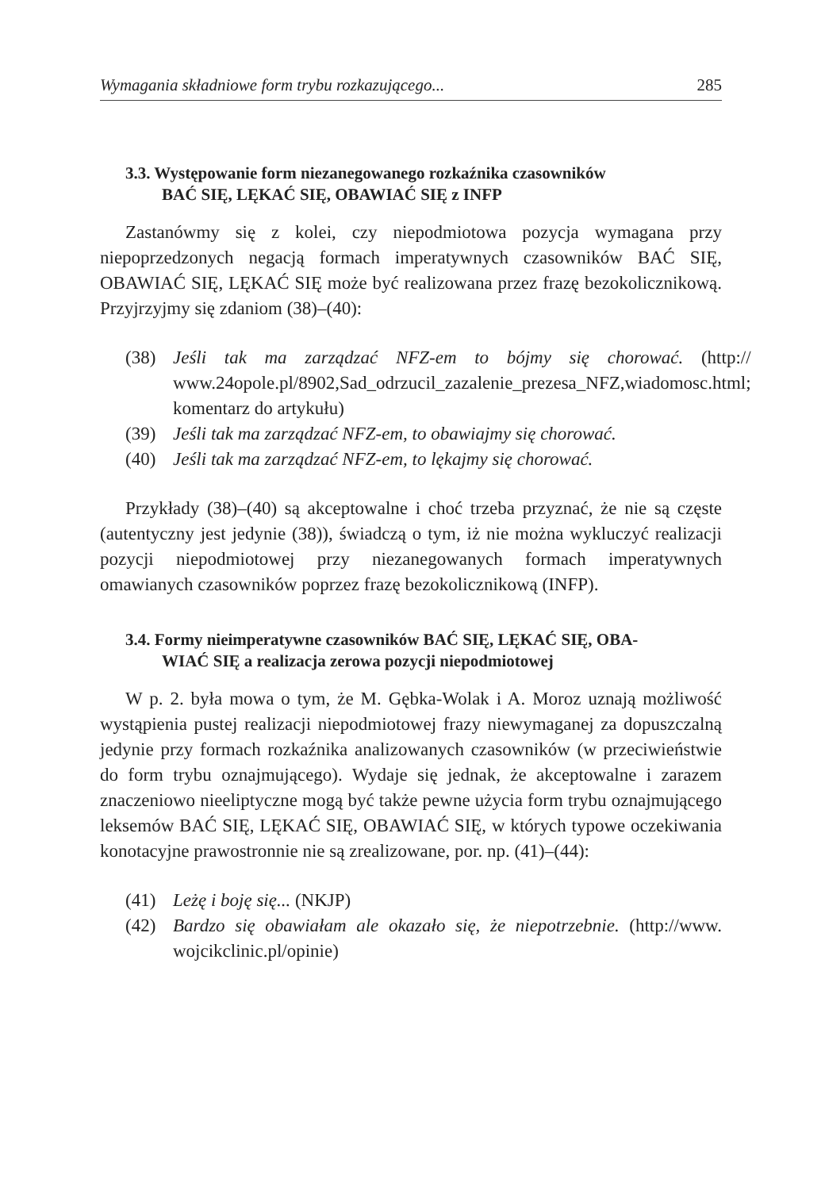Wymagania składniowe form trybu rozkazującego... 285
3.3. Występowanie form niezanegowanego rozkaźnika czasowników
BAĆ SIĘ, LĘKAĆ SIĘ, OBAWIAĆ SIĘ z INFP
Zastanówmy się z kolei, czy niepodmiotowa pozycja wymagana przy niepoprzedzonych negacją formach imperatywnych czasowników BAĆ SIĘ, OBAWIAĆ SIĘ, LĘKAĆ SIĘ może być realizowana przez frazę bezokolicznikową. Przyjrzyjmy się zdaniom (38)–(40):
(38) Jeśli tak ma zarządzać NFZ-em to bójmy się chorować. (http:// www.24opole.pl/8902,Sad_odrzucil_zazalenie_prezesa_NFZ,wiadomosc.html; komentarz do artykułu)
(39) Jeśli tak ma zarządzać NFZ-em, to obawiajmy się chorować.
(40) Jeśli tak ma zarządzać NFZ-em, to lękajmy się chorować.
Przykłady (38)–(40) są akceptowalne i choć trzeba przyznać, że nie są częste (autentyczny jest jedynie (38)), świadczą o tym, iż nie można wykluczyć realizacji pozycji niepodmiotowej przy niezanegowanych formach imperatywnych omawianych czasowników poprzez frazę bezokolicznikową (INFP).
3.4. Formy nieimperatywne czasowników BAĆ SIĘ, LĘKAĆ SIĘ, OBA-
WIAĆ SIĘ a realizacja zerowa pozycji niepodmiotowej
W p. 2. była mowa o tym, że M. Gębka-Wolak i A. Moroz uznają możliwość wystąpienia pustej realizacji niepodmiotowej frazy niewymaganej za dopuszczalną jedynie przy formach rozkaźnika analizowanych czasowników (w przeciwieństwie do form trybu oznajmującego). Wydaje się jednak, że akceptowalne i zarazem znaczeniowo nieeliptyczne mogą być także pewne użycia form trybu oznajmującego leksemów BAĆ SIĘ, LĘKAĆ SIĘ, OBAWIAĆ SIĘ, w których typowe oczekiwania konotacyjne prawostronnie nie są zrealizowane, por. np. (41)–(44):
(41) Leżę i boję się... (NKJP)
(42) Bardzo się obawiałam ale okazało się, że niepotrzebnie. (http://www. wojcikclinic.pl/opinie)